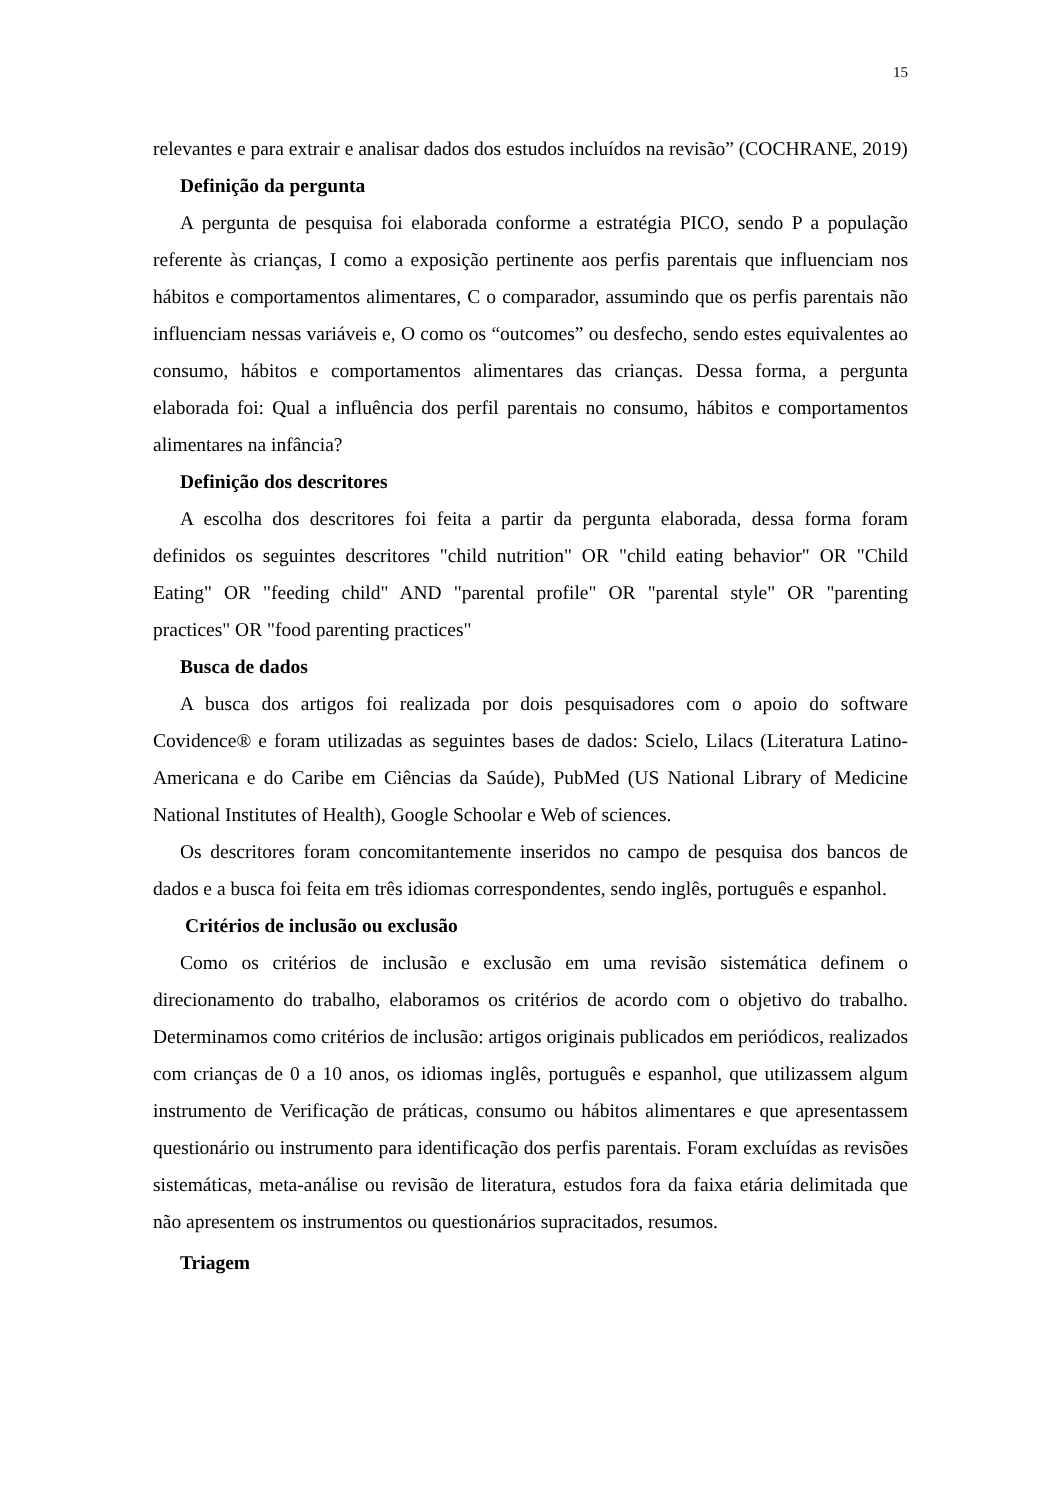15
relevantes e para extrair e analisar dados dos estudos incluídos na revisão” (COCHRANE, 2019)
Definição da pergunta
A pergunta de pesquisa foi elaborada conforme a estratégia PICO, sendo P a população referente às crianças, I como a exposição pertinente aos perfis parentais que influenciam nos hábitos e comportamentos alimentares, C o comparador, assumindo que os perfis parentais não influenciam nessas variáveis e, O como os “outcomes” ou desfecho, sendo estes equivalentes ao consumo, hábitos e comportamentos alimentares das crianças. Dessa forma, a pergunta elaborada foi: Qual a influência dos perfil parentais no consumo, hábitos e comportamentos alimentares na infância?
Definição dos descritores
A escolha dos descritores foi feita a partir da pergunta elaborada, dessa forma foram definidos os seguintes descritores "child nutrition" OR "child eating behavior" OR "Child Eating" OR "feeding child" AND "parental profile" OR "parental style" OR "parenting practices" OR "food parenting practices"
Busca de dados
A busca dos artigos foi realizada por dois pesquisadores com o apoio do software Covidence® e foram utilizadas as seguintes bases de dados: Scielo, Lilacs (Literatura Latino-Americana e do Caribe em Ciências da Saúde), PubMed (US National Library of Medicine National Institutes of Health), Google Schoolar e Web of sciences.
Os descritores foram concomitantemente inseridos no campo de pesquisa dos bancos de dados e a busca foi feita em três idiomas correspondentes, sendo inglês, português e espanhol.
Critérios de inclusão ou exclusão
Como os critérios de inclusão e exclusão em uma revisão sistemática definem o direcionamento do trabalho, elaboramos os critérios de acordo com o objetivo do trabalho. Determinamos como critérios de inclusão: artigos originais publicados em periódicos, realizados com crianças de 0 a 10 anos, os idiomas inglês, português e espanhol, que utilizassem algum instrumento de Verificação de práticas, consumo ou hábitos alimentares e que apresentassem questionário ou instrumento para identificação dos perfis parentais. Foram excluídas as revisões sistemáticas, meta-análise ou revisão de literatura, estudos fora da faixa etária delimitada que não apresentem os instrumentos ou questionários supracitados, resumos.
Triagem